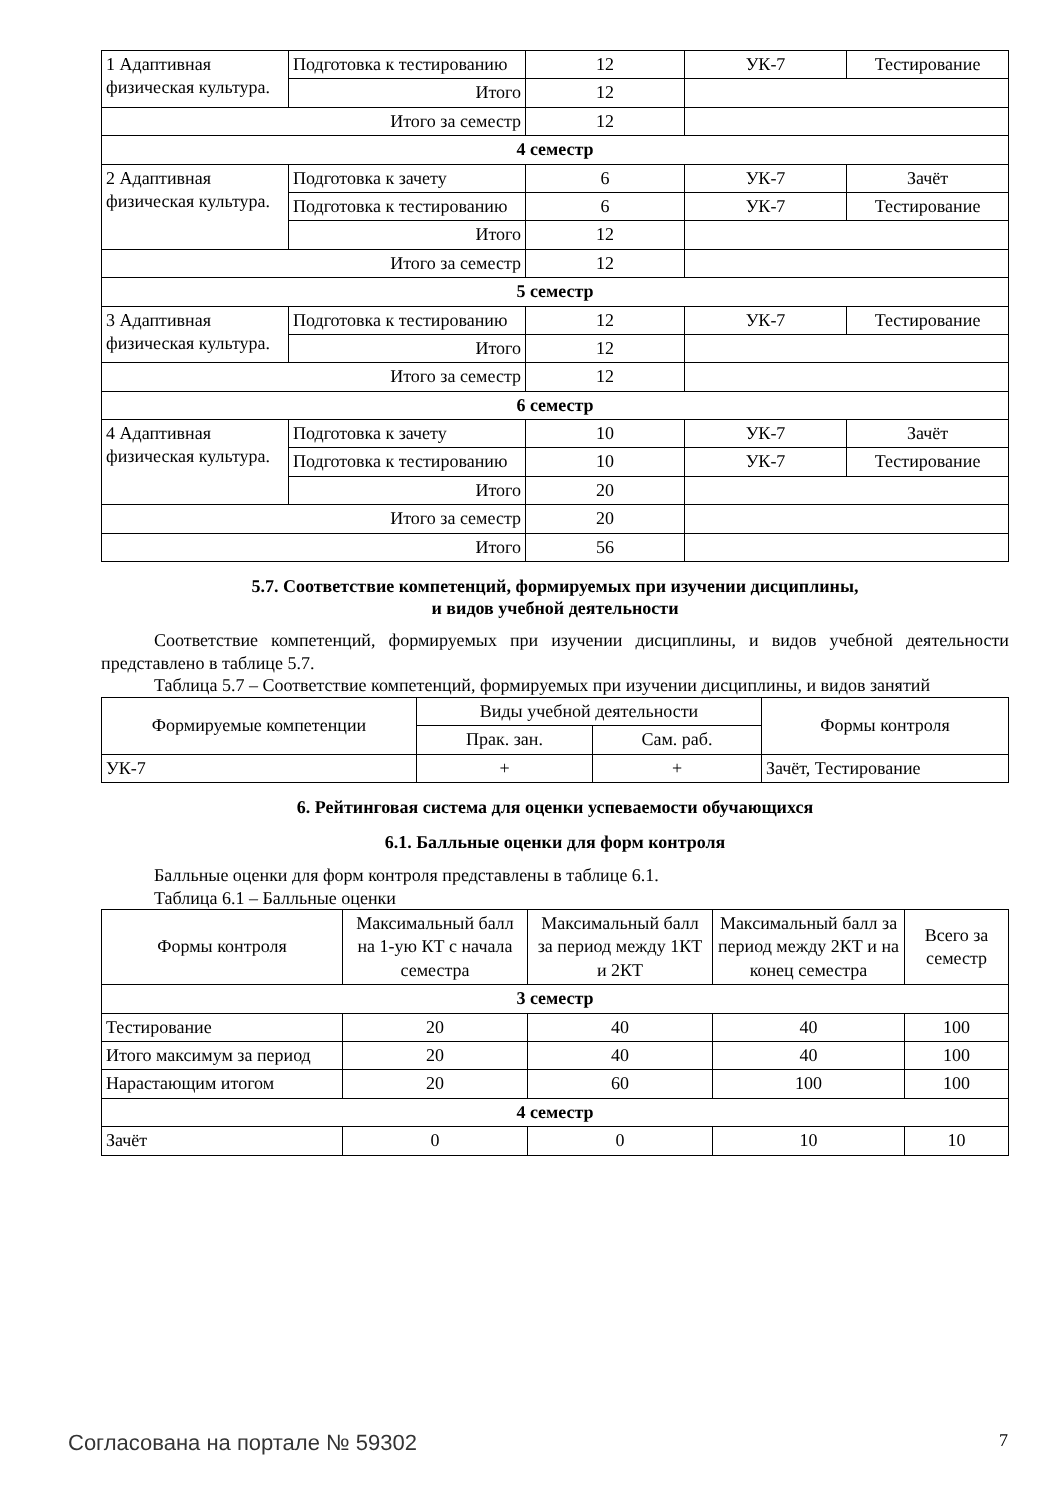| 1 Адаптивная физическая культура. | Подготовка к тестированию | 12 | УК-7 | Тестирование |
| | Итого | 12 | | |
| Итого за семестр | | 12 | | |
| 4 семестр | | | | |
| 2 Адаптивная физическая культура. | Подготовка к зачету | 6 | УК-7 | Зачёт |
| | Подготовка к тестированию | 6 | УК-7 | Тестирование |
| | Итого | 12 | | |
| Итого за семестр | | 12 | | |
| 5 семестр | | | | |
| 3 Адаптивная физическая культура. | Подготовка к тестированию | 12 | УК-7 | Тестирование |
| | Итого | 12 | | |
| Итого за семестр | | 12 | | |
| 6 семестр | | | | |
| 4 Адаптивная физическая культура. | Подготовка к зачету | 10 | УК-7 | Зачёт |
| | Подготовка к тестированию | 10 | УК-7 | Тестирование |
| | Итого | 20 | | |
| Итого за семестр | | 20 | | |
| Итого | | 56 | | |
5.7. Соответствие компетенций, формируемых при изучении дисциплины,
и видов учебной деятельности
Соответствие компетенций, формируемых при изучении дисциплины, и видов учебной деятельности представлено в таблице 5.7.
Таблица 5.7 – Соответствие компетенций, формируемых при изучении дисциплины, и видов занятий
| Формируемые компетенции | Виды учебной деятельности | | Формы контроля |
| --- | --- | --- | --- |
| | Прак. зан. | Сам. раб. | |
| УК-7 | + | + | Зачёт, Тестирование |
6. Рейтинговая система для оценки успеваемости обучающихся
6.1. Балльные оценки для форм контроля
Балльные оценки для форм контроля представлены в таблице 6.1.
Таблица 6.1 – Балльные оценки
| Формы контроля | Максимальный балл на 1-ую КТ с начала семестра | Максимальный балл за период между 1КТ и 2КТ | Максимальный балл за период между 2КТ и на конец семестра | Всего за семестр |
| --- | --- | --- | --- | --- |
| 3 семестр | | | | |
| Тестирование | 20 | 40 | 40 | 100 |
| Итого максимум за период | 20 | 40 | 40 | 100 |
| Нарастающим итогом | 20 | 60 | 100 | 100 |
| 4 семестр | | | | |
| Зачёт | 0 | 0 | 10 | 10 |
Согласована на портале № 59302 7